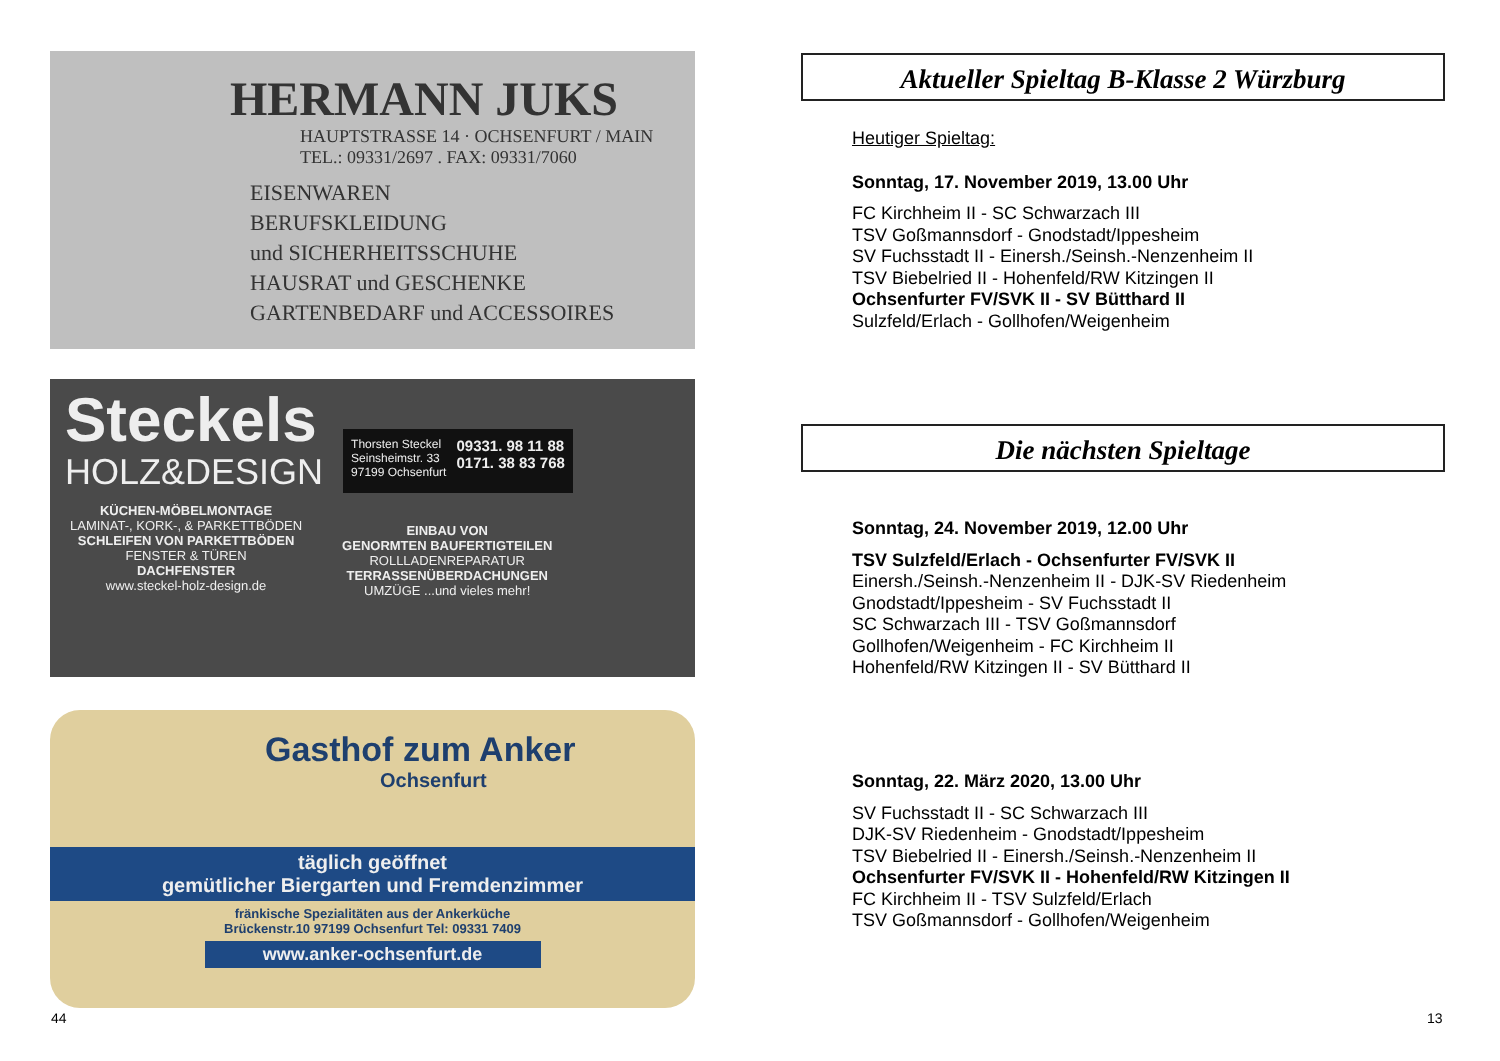HERMANN JUKS
HAUPTSTRASSE 14 · OCHSENFURT / MAIN
TEL.: 09331/2697 . FAX: 09331/7060
EISENWAREN
BERUFSKLEIDUNG
und SICHERHEITSSCHUHE
HAUSRAT und GESCHENKE
GARTENBEDARF und ACCESSOIRES
Steckels
HOLZ&DESIGN
Thorsten Steckel
Seinsheimstr. 33
97199 Ochsenfurt
09331. 98 11 88
0171. 38 83 768
KÜCHEN-MÖBELMONTAGE
LAMINAT-, KORK-, & PARKETTBÖDEN
SCHLEIFEN VON PARKETTBÖDEN
FENSTER & TÜREN
DACHFENSTER
www.steckel-holz-design.de
EINBAU VON
GENORMTEN BAUFERTIGTEILEN
ROLLLADENREPARATUR
TERRASSENÜBERDACHUNGEN
UMZÜGE ...und vieles mehr!
Gasthof zum Anker
Ochsenfurt
täglich geöffnet
gemütlicher Biergarten und Fremdenzimmer
fränkische Spezialitäten aus der Ankerküche
Brückenstr.10 97199 Ochsenfurt Tel: 09331 7409
www.anker-ochsenfurt.de
44
Aktueller Spieltag B-Klasse 2 Würzburg
Heutiger Spieltag:
Sonntag, 17. November 2019, 13.00 Uhr
FC Kirchheim II - SC Schwarzach III
TSV Goßmannsdorf - Gnodstadt/Ippesheim
SV Fuchsstadt II - Einersh./Seinsh.-Nenzenheim II
TSV Biebelried II - Hohenfeld/RW Kitzingen II
Ochsenfurter FV/SVK II - SV Bütthard II
Sulzfeld/Erlach - Gollhofen/Weigenheim
Die nächsten Spieltage
Sonntag, 24. November 2019, 12.00 Uhr
TSV Sulzfeld/Erlach - Ochsenfurter FV/SVK II
Einersh./Seinsh.-Nenzenheim II - DJK-SV Riedenheim
Gnodstadt/Ippesheim - SV Fuchsstadt II
SC Schwarzach III - TSV Goßmannsdorf
Gollhofen/Weigenheim - FC Kirchheim II
Hohenfeld/RW Kitzingen II - SV Bütthard II
Sonntag, 22. März 2020, 13.00 Uhr
SV Fuchsstadt II - SC Schwarzach III
DJK-SV Riedenheim - Gnodstadt/Ippesheim
TSV Biebelried II - Einersh./Seinsh.-Nenzenheim II
Ochsenfurter FV/SVK II - Hohenfeld/RW Kitzingen II
FC Kirchheim II - TSV Sulzfeld/Erlach
TSV Goßmannsdorf - Gollhofen/Weigenheim
13